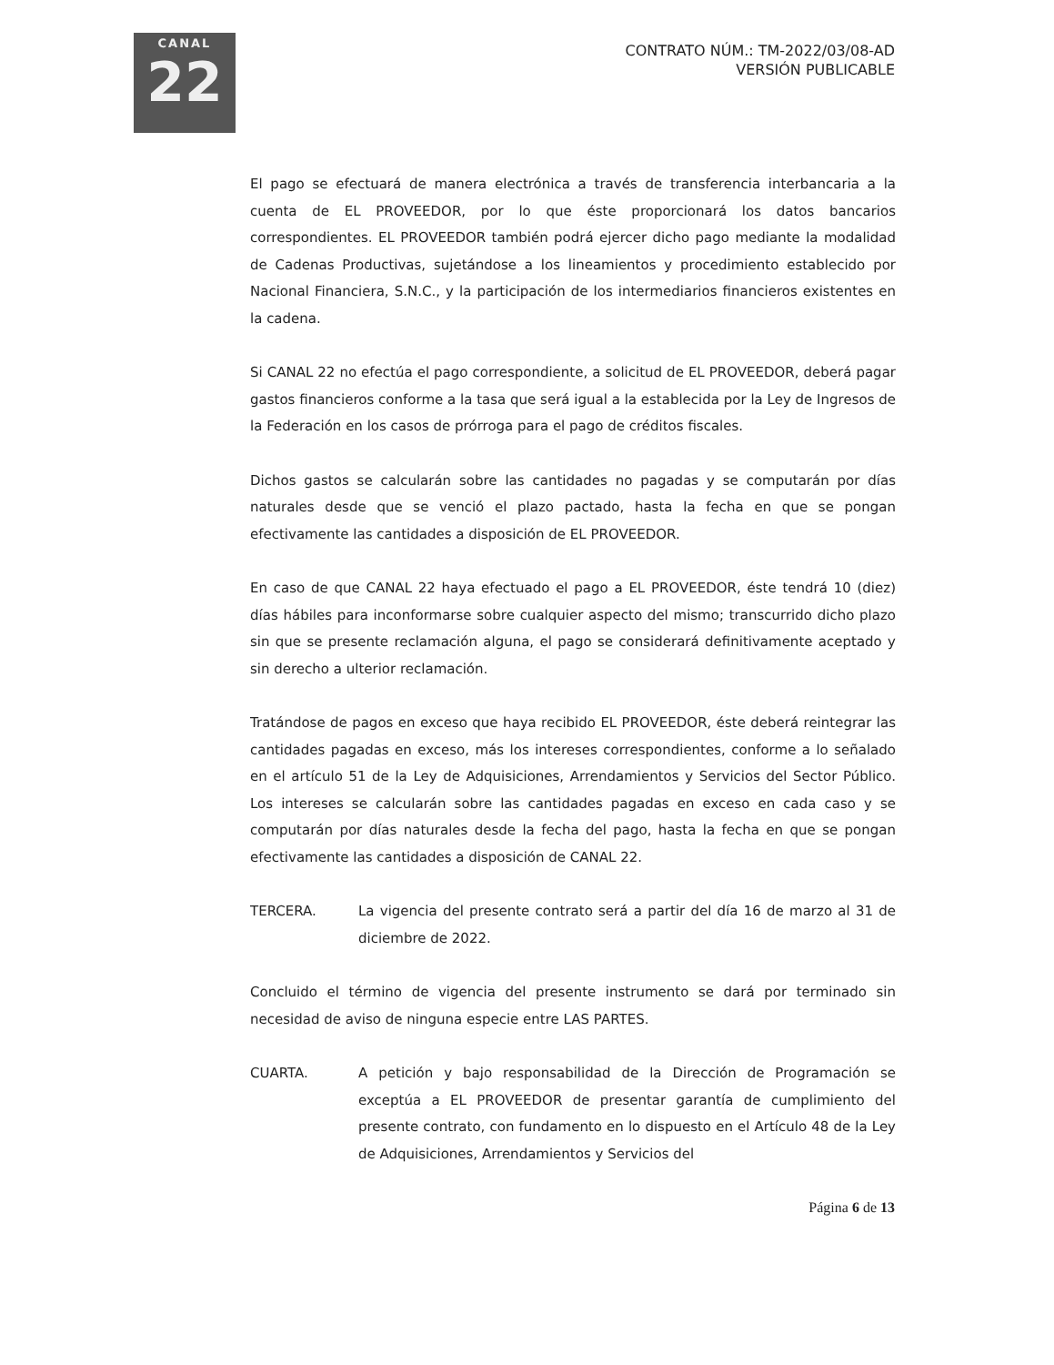CANAL
22
CONTRATO NÚM.: TM-2022/03/08-AD
VERSIÓN PUBLICABLE
El pago se efectuará de manera electrónica a través de transferencia interbancaria a la cuenta de EL PROVEEDOR, por lo que éste proporcionará los datos bancarios correspondientes. EL PROVEEDOR también podrá ejercer dicho pago mediante la modalidad de Cadenas Productivas, sujetándose a los lineamientos y procedimiento establecido por Nacional Financiera, S.N.C., y la participación de los intermediarios financieros existentes en la cadena.
Si CANAL 22 no efectúa el pago correspondiente, a solicitud de EL PROVEEDOR, deberá pagar gastos financieros conforme a la tasa que será igual a la establecida por la Ley de Ingresos de la Federación en los casos de prórroga para el pago de créditos fiscales.
Dichos gastos se calcularán sobre las cantidades no pagadas y se computarán por días naturales desde que se venció el plazo pactado, hasta la fecha en que se pongan efectivamente las cantidades a disposición de EL PROVEEDOR.
En caso de que CANAL 22 haya efectuado el pago a EL PROVEEDOR, éste tendrá 10 (diez) días hábiles para inconformarse sobre cualquier aspecto del mismo; transcurrido dicho plazo sin que se presente reclamación alguna, el pago se considerará definitivamente aceptado y sin derecho a ulterior reclamación.
Tratándose de pagos en exceso que haya recibido EL PROVEEDOR, éste deberá reintegrar las cantidades pagadas en exceso, más los intereses correspondientes, conforme a lo señalado en el artículo 51 de la Ley de Adquisiciones, Arrendamientos y Servicios del Sector Público. Los intereses se calcularán sobre las cantidades pagadas en exceso en cada caso y se computarán por días naturales desde la fecha del pago, hasta la fecha en que se pongan efectivamente las cantidades a disposición de CANAL 22.
TERCERA. La vigencia del presente contrato será a partir del día 16 de marzo al 31 de diciembre de 2022.
Concluido el término de vigencia del presente instrumento se dará por terminado sin necesidad de aviso de ninguna especie entre LAS PARTES.
CUARTA. A petición y bajo responsabilidad de la Dirección de Programación se exceptúa a EL PROVEEDOR de presentar garantía de cumplimiento del presente contrato, con fundamento en lo dispuesto en el Artículo 48 de la Ley de Adquisiciones, Arrendamientos y Servicios del
Página 6 de 13